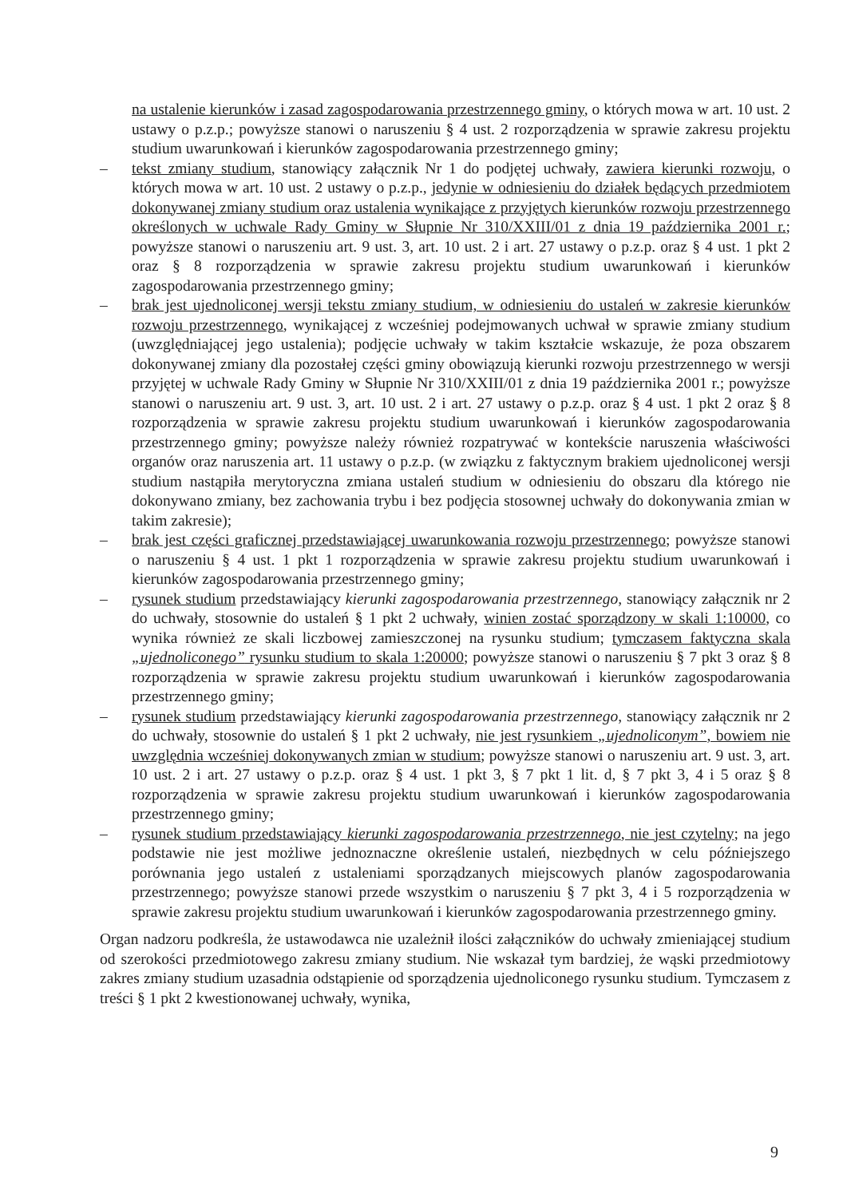na ustalenie kierunków i zasad zagospodarowania przestrzennego gminy, o których mowa w art. 10 ust. 2 ustawy o p.z.p.; powyższe stanowi o naruszeniu § 4 ust. 2 rozporządzenia w sprawie zakresu projektu studium uwarunkowań i kierunków zagospodarowania przestrzennego gminy;
– tekst zmiany studium, stanowiący załącznik Nr 1 do podjętej uchwały, zawiera kierunki rozwoju, o których mowa w art. 10 ust. 2 ustawy o p.z.p., jedynie w odniesieniu do działek będących przedmiotem dokonywanej zmiany studium oraz ustalenia wynikające z przyjętych kierunków rozwoju przestrzennego określonych w uchwale Rady Gminy w Słupnie Nr 310/XXIII/01 z dnia 19 października 2001 r.; powyższe stanowi o naruszeniu art. 9 ust. 3, art. 10 ust. 2 i art. 27 ustawy o p.z.p. oraz § 4 ust. 1 pkt 2 oraz § 8 rozporządzenia w sprawie zakresu projektu studium uwarunkowań i kierunków zagospodarowania przestrzennego gminy;
– brak jest ujednoliconej wersji tekstu zmiany studium, w odniesieniu do ustaleń w zakresie kierunków rozwoju przestrzennego, wynikającej z wcześniej podejmowanych uchwał w sprawie zmiany studium (uwzględniającej jego ustalenia); podjęcie uchwały w takim kształcie wskazuje, że poza obszarem dokonywanej zmiany dla pozostałej części gminy obowiązują kierunki rozwoju przestrzennego w wersji przyjętej w uchwale Rady Gminy w Słupnie Nr 310/XXIII/01 z dnia 19 października 2001 r.; powyższe stanowi o naruszeniu art. 9 ust. 3, art. 10 ust. 2 i art. 27 ustawy o p.z.p. oraz § 4 ust. 1 pkt 2 oraz § 8 rozporządzenia w sprawie zakresu projektu studium uwarunkowań i kierunków zagospodarowania przestrzennego gminy; powyższe należy również rozpatrywać w kontekście naruszenia właściwości organów oraz naruszenia art. 11 ustawy o p.z.p. (w związku z faktycznym brakiem ujednoliconej wersji studium nastąpiła merytoryczna zmiana ustaleń studium w odniesieniu do obszaru dla którego nie dokonywano zmiany, bez zachowania trybu i bez podjęcia stosownej uchwały do dokonywania zmian w takim zakresie);
– brak jest części graficznej przedstawiającej uwarunkowania rozwoju przestrzennego; powyższe stanowi o naruszeniu § 4 ust. 1 pkt 1 rozporządzenia w sprawie zakresu projektu studium uwarunkowań i kierunków zagospodarowania przestrzennego gminy;
– rysunek studium przedstawiający kierunki zagospodarowania przestrzennego, stanowiący załącznik nr 2 do uchwały, stosownie do ustaleń § 1 pkt 2 uchwały, winien zostać sporządzony w skali 1:10000, co wynika również ze skali liczbowej zamieszczonej na rysunku studium; tymczasem faktyczna skala „ujednoliconego” rysunku studium to skala 1:20000; powyższe stanowi o naruszeniu § 7 pkt 3 oraz § 8 rozporządzenia w sprawie zakresu projektu studium uwarunkowań i kierunków zagospodarowania przestrzennego gminy;
– rysunek studium przedstawiający kierunki zagospodarowania przestrzennego, stanowiący załącznik nr 2 do uchwały, stosownie do ustaleń § 1 pkt 2 uchwały, nie jest rysunkiem „ujednoliconym”, bowiem nie uwzględnia wcześniej dokonywanych zmian w studium; powyższe stanowi o naruszeniu art. 9 ust. 3, art. 10 ust. 2 i art. 27 ustawy o p.z.p. oraz § 4 ust. 1 pkt 3, § 7 pkt 1 lit. d, § 7 pkt 3, 4 i 5 oraz § 8 rozporządzenia w sprawie zakresu projektu studium uwarunkowań i kierunków zagospodarowania przestrzennego gminy;
– rysunek studium przedstawiający kierunki zagospodarowania przestrzennego, nie jest czytelny; na jego podstawie nie jest możliwe jednoznaczne określenie ustaleń, niezbędnych w celu późniejszego porównania jego ustaleń z ustaleniami sporządzanych miejscowych planów zagospodarowania przestrzennego; powyższe stanowi przede wszystkim o naruszeniu § 7 pkt 3, 4 i 5 rozporządzenia w sprawie zakresu projektu studium uwarunkowań i kierunków zagospodarowania przestrzennego gminy.
Organ nadzoru podkreśla, że ustawodawca nie uzależnił ilości załączników do uchwały zmieniającej studium od szerokości przedmiotowego zakresu zmiany studium. Nie wskazał tym bardziej, że wąski przedmiotowy zakres zmiany studium uzasadnia odstąpienie od sporządzenia ujednoliconego rysunku studium. Tymczasem z treści § 1 pkt 2 kwestionowanej uchwały, wynika,
9